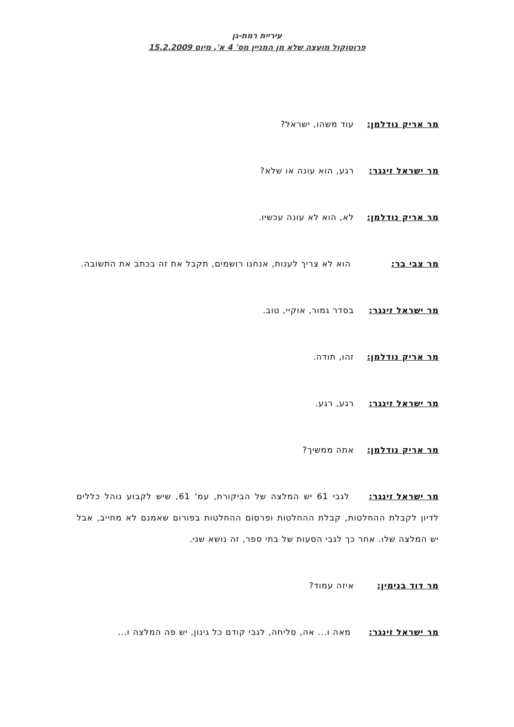עיריית רמת-גן
פרוטוקול מועצה שלא מן המניין מס' 4 א', מיום 15.2.2009
מר אריק נודלמן: עוד משהו, ישראל?
מר ישראל זינגר: רגע, הוא עונה או שלא?
מר אריק נודלמן: לא, הוא לא עונה עכשיו.
מר צבי בר: הוא לא צריך לענות, אנחנו רושמים, תקבל את זה בכתב את התשובה.
מר ישראל זינגר: בסדר גמור, אוקיי, טוב.
מר אריק נודלמן: זהו, תודה.
מר ישראל זינגר: רגע, רגע.
מר אריק נודלמן: אתה ממשיך?
מר ישראל זינגר: לגבי 61 יש המלצה של הביקורת, עמ' 61, שיש לקבוע נוהל כללים לדיון לקבלת ההחלטות, קבלת ההחלטות ופרסום ההחלטות בפורום שאמנם לא מחייב, אבל יש המלצה שלו. אחר כך לגבי הסעות של בתי ספר, זה נושא שני.
מר דוד בנימין: איזה עמוד?
מר ישראל זינגר: מאה ו... אה, סליחה, לגבי קודם כל גינון, יש פה המלצה ו...